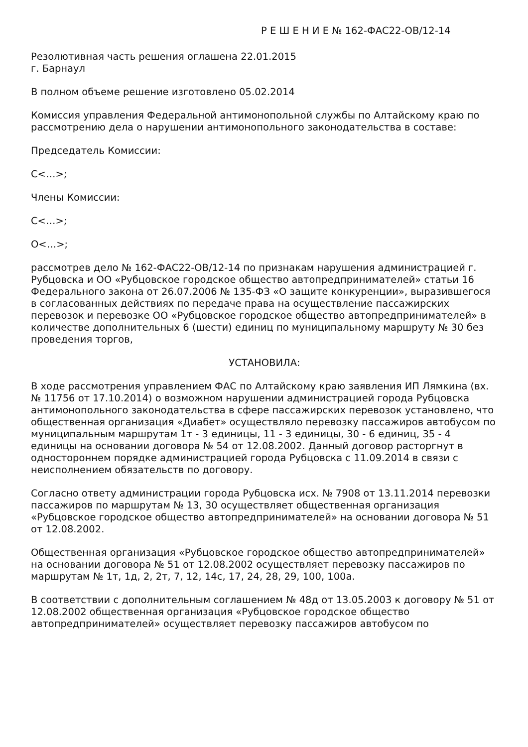Р Е Ш Е Н И Е № 162-ФАС22-ОВ/12-14
Резолютивная часть решения оглашена 22.01.2015
г. Барнаул
В полном объеме решение изготовлено 05.02.2014
Комиссия управления Федеральной антимонопольной службы по Алтайскому краю по рассмотрению дела о нарушении антимонопольного законодательства в составе:
Председатель Комиссии:
С<…>;
Члены Комиссии:
С<…>;
О<…>;
рассмотрев дело № 162-ФАС22-ОВ/12-14 по признакам нарушения администрацией г. Рубцовска и ОО «Рубцовское городское общество автопредпринимателей» статьи 16 Федерального закона от 26.07.2006 № 135-ФЗ «О защите конкуренции», выразившегося в согласованных действиях по передаче права на осуществление пассажирских перевозок и перевозке ОО «Рубцовское городское общество автопредпринимателей» в количестве дополнительных 6 (шести) единиц по муниципальному маршруту № 30 без проведения торгов,
УСТАНОВИЛА:
В ходе рассмотрения управлением ФАС по Алтайскому краю заявления ИП Лямкина (вх.№ 11756 от 17.10.2014) о возможном нарушении администрацией города Рубцовска антимонопольного законодательства в сфере пассажирских перевозок установлено, что общественная организация «Диабет» осуществляло перевозку пассажиров автобусом по муниципальным маршрутам 1т - 3 единицы, 11 - 3 единицы, 30 - 6 единиц, 35 - 4 единицы на основании договора № 54 от 12.08.2002. Данный договор расторгнут в одностороннем порядке администрацией города Рубцовска с 11.09.2014 в связи с неисполнением обязательств по договору.
Согласно ответу администрации города Рубцовска исх. № 7908 от 13.11.2014 перевозки пассажиров по маршрутам № 13, 30 осуществляет общественная организация «Рубцовское городское общество автопредпринимателей» на основании договора № 51 от 12.08.2002.
Общественная организация «Рубцовское городское общество автопредпринимателей» на основании договора № 51 от 12.08.2002 осуществляет перевозку пассажиров по маршрутам № 1т, 1д, 2, 2т, 7, 12, 14с, 17, 24, 28, 29, 100, 100а.
В соответствии с дополнительным соглашением № 48д от 13.05.2003 к договору № 51 от 12.08.2002 общественная организация «Рубцовское городское общество автопредпринимателей» осуществляет перевозку пассажиров автобусом по